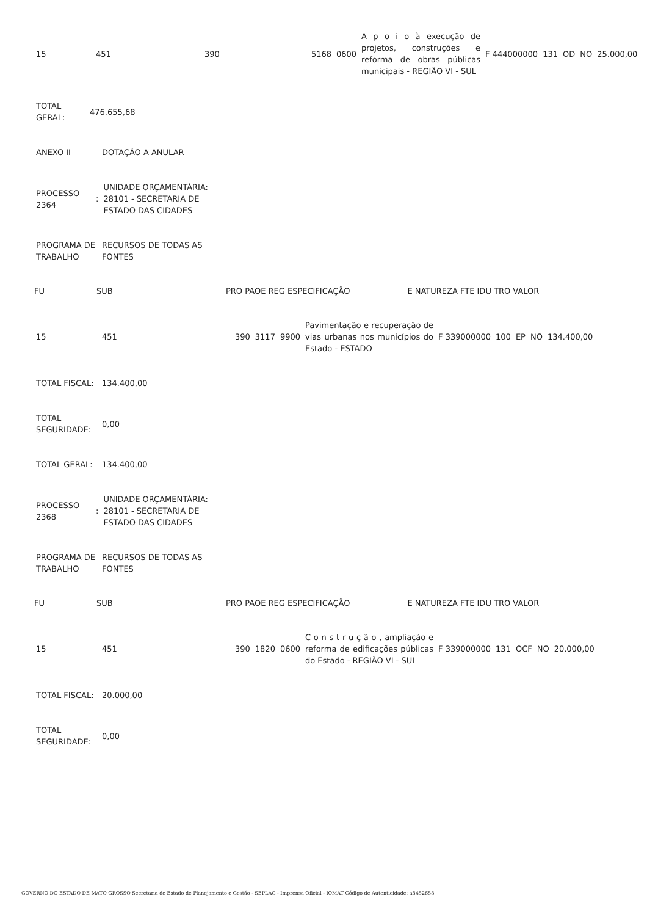| 15 | 451 | 390 | 5168 | 0600 | A p o i o à execução de projetos, construções e reforma de obras públicas municipais - REGIÃO VI - SUL | F 444000000 | 131 | OD | NO | 25.000,00 |
| TOTAL GERAL: | 476.655,68 |
| ANEXO II | DOTAÇÃO A ANULAR |
| PROCESSO 2364 | : | UNIDADE ORÇAMENTÁRIA: 28101 - SECRETARIA DE ESTADO DAS CIDADES |
| PROGRAMA DE TRABALHO | RECURSOS DE TODAS AS FONTES |
| FU | SUB | PRO PAOE REG ESPECIFICAÇÃO | | E NATUREZA FTE IDU TRO VALOR |
| --- | --- | --- | --- | --- |
| 15 | 451 | 390 | 3117 | 9900 | Pavimentação e recuperação de vias urbanas nos municípios do Estado - ESTADO | F 339000000 | 100 | EP | NO | 134.400,00 |
| TOTAL FISCAL: | 134.400,00 |
| TOTAL SEGURIDADE: | 0,00 |
| TOTAL GERAL: | 134.400,00 |
| PROCESSO 2368 | : | UNIDADE ORÇAMENTÁRIA: 28101 - SECRETARIA DE ESTADO DAS CIDADES |
| PROGRAMA DE TRABALHO | RECURSOS DE TODAS AS FONTES |
| FU | SUB | PRO PAOE REG ESPECIFICAÇÃO | | E NATUREZA FTE IDU TRO VALOR |
| --- | --- | --- | --- | --- |
| 15 | 451 | 390 | 1820 | 0600 | C o n s t r u ç ã o , ampliação e reforma de edificações públicas do Estado - REGIÃO VI - SUL | F 339000000 | 131 | OCF | NO | 20.000,00 |
| TOTAL FISCAL: | 20.000,00 |
| TOTAL SEGURIDADE: | 0,00 |
GOVERNO DO ESTADO DE MATO GROSSO Secretaria de Estado de Planejamento e Gestão - SEPLAG - Imprensa Oficial - IOMAT Código de Autenticidade: a8452658